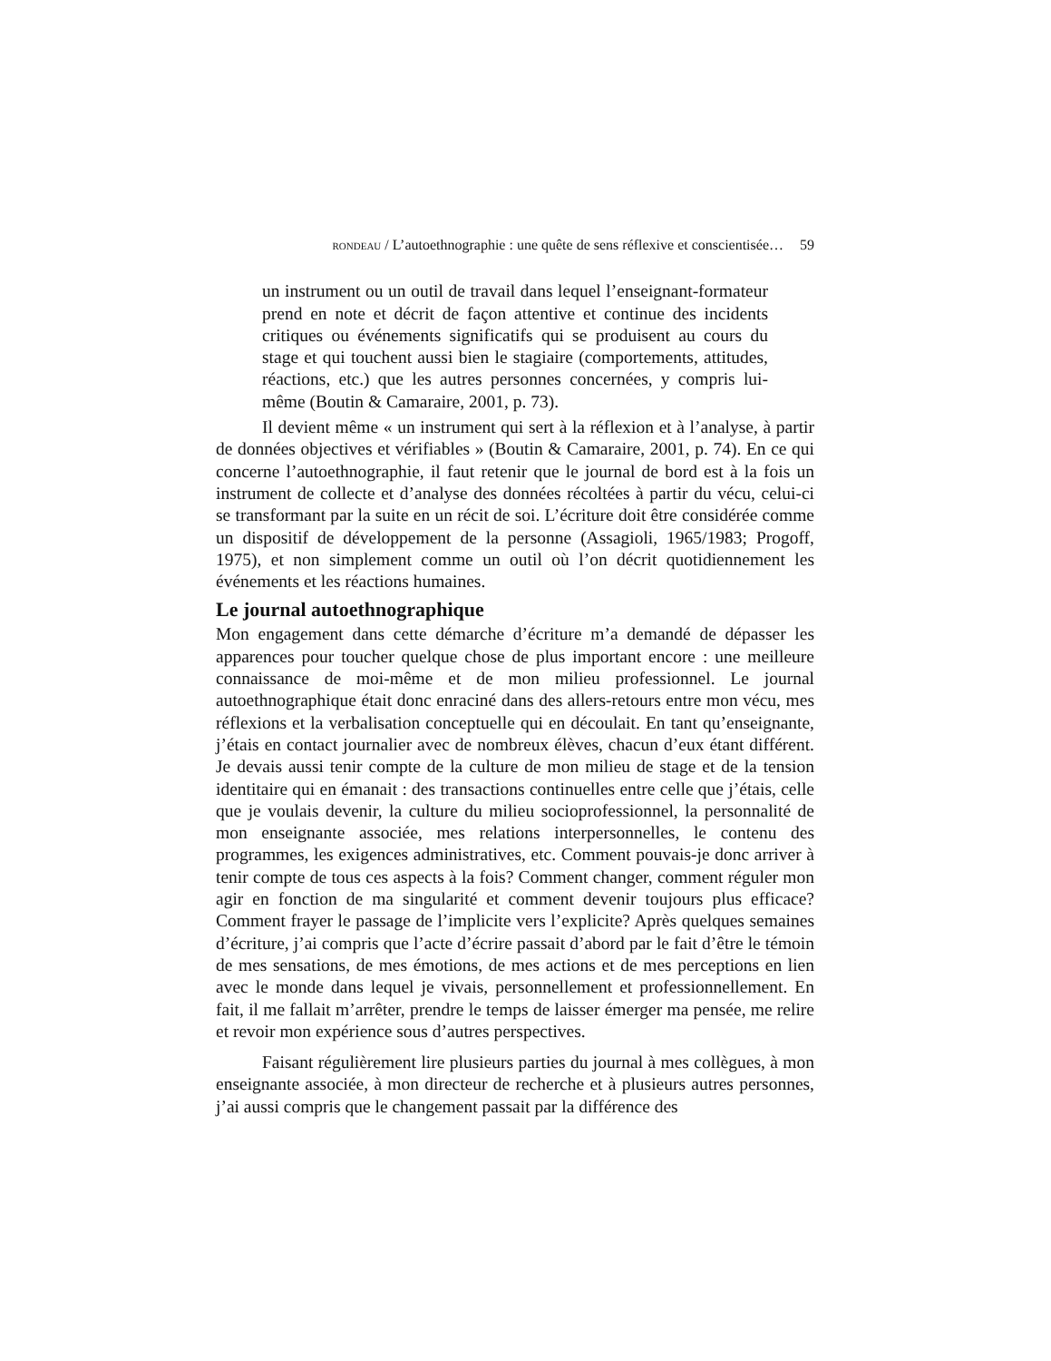RONDEAU / L’autoethnographie : une quête de sens réflexive et conscientisée… 59
un instrument ou un outil de travail dans lequel l’enseignant-formateur prend en note et décrit de façon attentive et continue des incidents critiques ou événements significatifs qui se produisent au cours du stage et qui touchent aussi bien le stagiaire (comportements, attitudes, réactions, etc.) que les autres personnes concernées, y compris lui-même (Boutin & Camaraire, 2001, p. 73).
Il devient même « un instrument qui sert à la réflexion et à l’analyse, à partir de données objectives et vérifiables » (Boutin & Camaraire, 2001, p. 74). En ce qui concerne l’autoethnographie, il faut retenir que le journal de bord est à la fois un instrument de collecte et d’analyse des données récoltées à partir du vécu, celui-ci se transformant par la suite en un récit de soi. L’écriture doit être considérée comme un dispositif de développement de la personne (Assagioli, 1965/1983; Progoff, 1975), et non simplement comme un outil où l’on décrit quotidiennement les événements et les réactions humaines.
Le journal autoethnographique
Mon engagement dans cette démarche d’écriture m’a demandé de dépasser les apparences pour toucher quelque chose de plus important encore : une meilleure connaissance de moi-même et de mon milieu professionnel. Le journal autoethnographique était donc enraciné dans des allers-retours entre mon vécu, mes réflexions et la verbalisation conceptuelle qui en découlait. En tant qu’enseignante, j’étais en contact journalier avec de nombreux élèves, chacun d’eux étant différent. Je devais aussi tenir compte de la culture de mon milieu de stage et de la tension identitaire qui en émanait : des transactions continuelles entre celle que j’étais, celle que je voulais devenir, la culture du milieu socioprofessionnel, la personnalité de mon enseignante associée, mes relations interpersonnelles, le contenu des programmes, les exigences administratives, etc. Comment pouvais-je donc arriver à tenir compte de tous ces aspects à la fois? Comment changer, comment réguler mon agir en fonction de ma singularité et comment devenir toujours plus efficace? Comment frayer le passage de l’implicite vers l’explicite? Après quelques semaines d’écriture, j’ai compris que l’acte d’écrire passait d’abord par le fait d’être le témoin de mes sensations, de mes émotions, de mes actions et de mes perceptions en lien avec le monde dans lequel je vivais, personnellement et professionnellement. En fait, il me fallait m’arrêter, prendre le temps de laisser émerger ma pensée, me relire et revoir mon expérience sous d’autres perspectives.
Faisant régulièrement lire plusieurs parties du journal à mes collègues, à mon enseignante associée, à mon directeur de recherche et à plusieurs autres personnes, j’ai aussi compris que le changement passait par la différence des